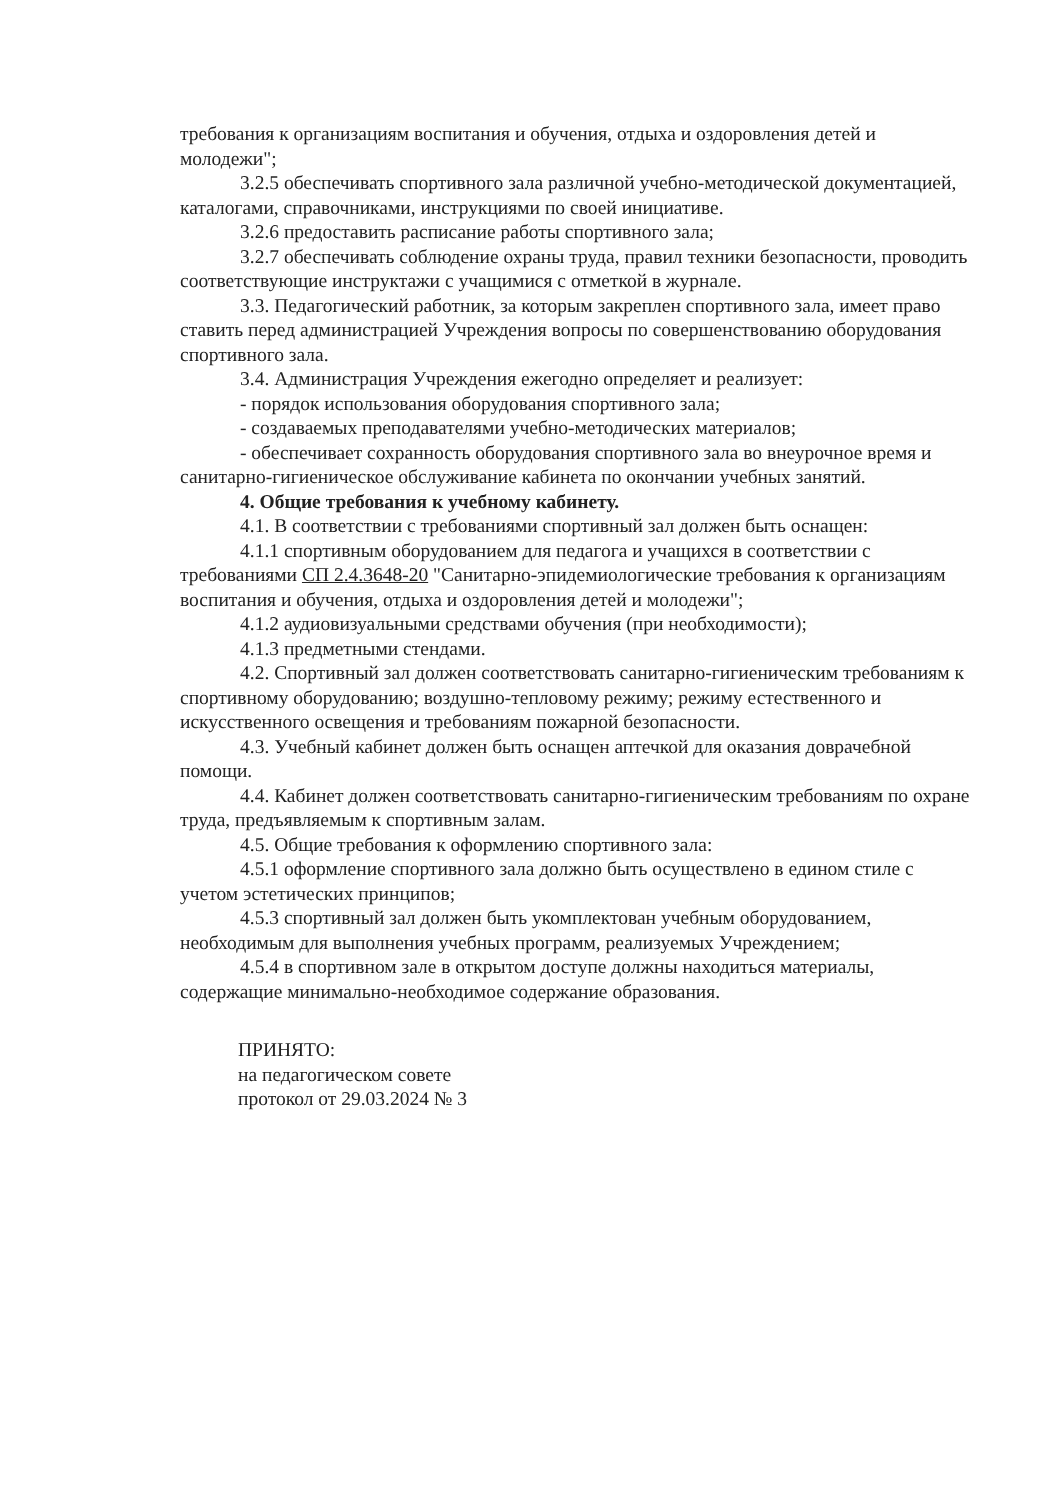требования к организациям воспитания и обучения, отдыха и оздоровления детей и молодежи";
3.2.5 обеспечивать спортивного зала различной учебно-методической документацией, каталогами, справочниками, инструкциями по своей инициативе.
3.2.6 предоставить расписание работы спортивного зала;
3.2.7 обеспечивать соблюдение охраны труда, правил техники безопасности, проводить соответствующие инструктажи с учащимися с отметкой в журнале.
3.3. Педагогический работник, за которым закреплен спортивного зала, имеет право ставить перед администрацией Учреждения вопросы по совершенствованию оборудования спортивного зала.
3.4. Администрация Учреждения ежегодно определяет и реализует:
- порядок использования оборудования спортивного зала;
- создаваемых преподавателями учебно-методических материалов;
- обеспечивает сохранность оборудования спортивного зала во внеурочное время и санитарно-гигиеническое обслуживание кабинета по окончании учебных занятий.
4. Общие требования к учебному кабинету.
4.1. В соответствии с требованиями спортивный зал должен быть оснащен:
4.1.1 спортивным оборудованием для педагога и учащихся в соответствии с требованиями СП 2.4.3648-20 "Санитарно-эпидемиологические требования к организациям воспитания и обучения, отдыха и оздоровления детей и молодежи";
4.1.2 аудиовизуальными средствами обучения (при необходимости);
4.1.3 предметными стендами.
4.2. Спортивный зал должен соответствовать санитарно-гигиеническим требованиям к спортивному оборудованию; воздушно-тепловому режиму; режиму естественного и искусственного освещения и требованиям пожарной безопасности.
4.3. Учебный кабинет должен быть оснащен аптечкой для оказания доврачебной помощи.
4.4. Кабинет должен соответствовать санитарно-гигиеническим требованиям по охране труда, предъявляемым к спортивным залам.
4.5. Общие требования к оформлению спортивного зала:
4.5.1 оформление спортивного зала должно быть осуществлено в едином стиле с учетом эстетических принципов;
4.5.3 спортивный зал должен быть укомплектован учебным оборудованием, необходимым для выполнения учебных программ, реализуемых Учреждением;
4.5.4 в спортивном зале в открытом доступе должны находиться материалы, содержащие минимально-необходимое содержание образования.
ПРИНЯТО:
на педагогическом совете
протокол от 29.03.2024 № 3